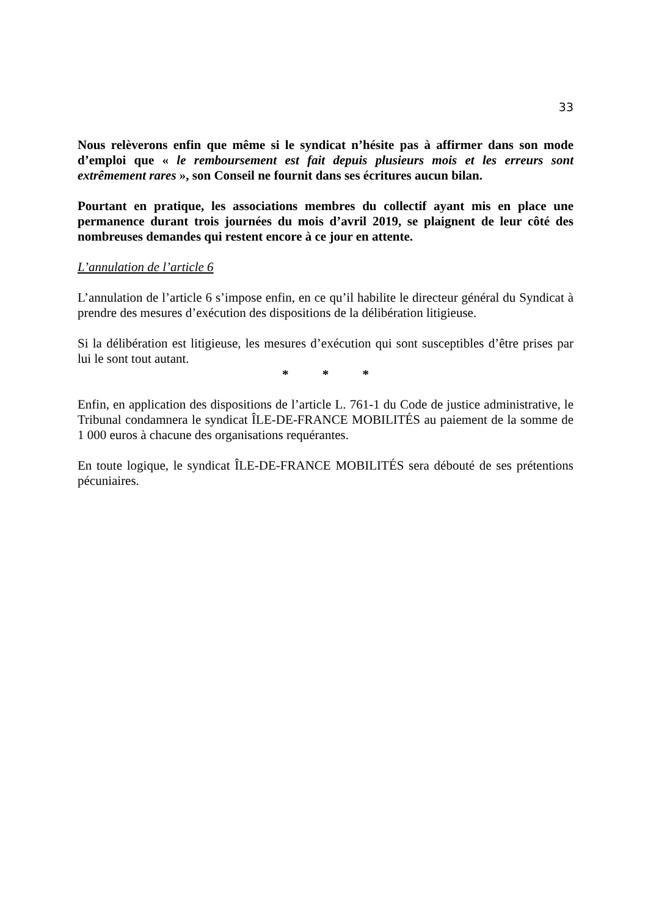33
Nous relèverons enfin que même si le syndicat n’hésite pas à affirmer dans son mode d’emploi que « le remboursement est fait depuis plusieurs mois et les erreurs sont extrêmement rares », son Conseil ne fournit dans ses écritures aucun bilan.
Pourtant en pratique, les associations membres du collectif ayant mis en place une permanence durant trois journées du mois d’avril 2019, se plaignent de leur côté des nombreuses demandes qui restent encore à ce jour en attente.
L’annulation de l’article 6
L’annulation de l’article 6 s’impose enfin, en ce qu’il habilite le directeur général du Syndicat à prendre des mesures d’exécution des dispositions de la délibération litigieuse.
Si la délibération est litigieuse, les mesures d’exécution qui sont susceptibles d’être prises par lui le sont tout autant.
* * *
Enfin, en application des dispositions de l’article L. 761-1 du Code de justice administrative, le Tribunal condamnera le syndicat ÎLE-DE-FRANCE MOBILITÉS au paiement de la somme de 1 000 euros à chacune des organisations requérantes.
En toute logique, le syndicat ÎLE-DE-FRANCE MOBILITÉS sera débouté de ses prétentions pécuniaires.